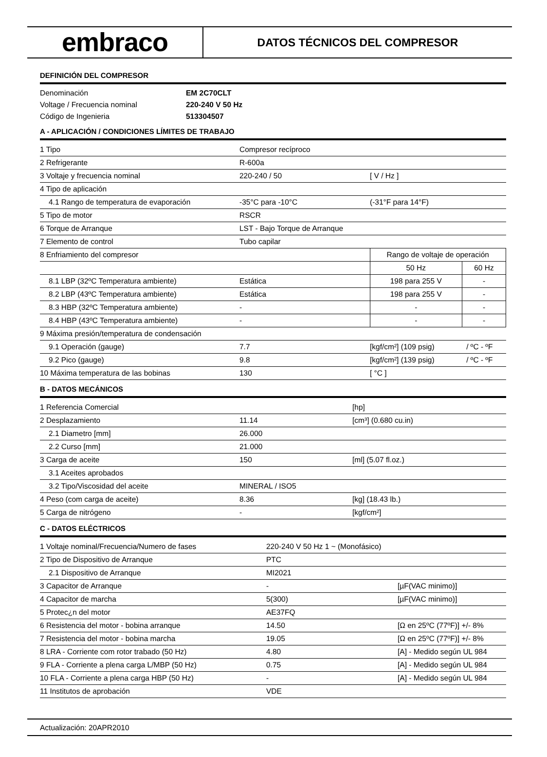embraco
DATOS TÉCNICOS DEL COMPRESOR
DEFINICIÓN DEL COMPRESOR
| Denominación | EM 2C70CLT |
| Voltage / Frecuencia nominal | 220-240 V 50 Hz |
| Código de Ingenieria | 513304507 |
A - APLICACIÓN / CONDICIONES LÍMITES DE TRABAJO
| 1 Tipo | Compresor recíproco | | |
| 2 Refrigerante | R-600a | | |
| 3 Voltaje y frecuencia nominal | 220-240 / 50 | [ V / Hz ] | |
| 4 Tipo de aplicación | | | |
| 4.1 Rango de temperatura de evaporación | -35°C para -10°C | (-31°F para 14°F) | |
| 5 Tipo de motor | RSCR | | |
| 6 Torque de Arranque | LST - Bajo Torque de Arranque | | |
| 7 Elemento de control | Tubo capilar | | |
| 8 Enfriamiento del compresor | | Rango de voltaje de operación | |
| | | 50 Hz | 60 Hz |
| 8.1 LBP (32ºC Temperatura ambiente) | Estática | 198 para 255 V | - |
| 8.2 LBP (43ºC Temperatura ambiente) | Estática | 198 para 255 V | - |
| 8.3 HBP (32ºC Temperatura ambiente) | - | - | - |
| 8.4 HBP (43ºC Temperatura ambiente) | - | - | - |
| 9 Máxima presión/temperatura de condensación | | | |
| 9.1 Operación (gauge) | 7.7 | [kgf/cm²] (109 psig) | / ºC - ºF |
| 9.2 Pico (gauge) | 9.8 | [kgf/cm²] (139 psig) | / ºC - ºF |
| 10 Máxima temperatura de las bobinas | 130 | [ °C ] | |
B - DATOS MECÁNICOS
| 1 Referencia Comercial | | [hp] |
| 2 Desplazamiento | 11.14 | [cm³] (0.680 cu.in) |
| 2.1 Diametro [mm] | 26.000 | |
| 2.2 Curso [mm] | 21.000 | |
| 3 Carga de aceite | 150 | [ml] (5.07 fl.oz.) |
| 3.1 Aceites aprobados | | |
| 3.2 Tipo/Viscosidad del aceite | MINERAL / ISO5 | |
| 4 Peso (com carga de aceite) | 8.36 | [kg] (18.43 lb.) |
| 5 Carga de nitrógeno | - | [kgf/cm²] |
C - DATOS ELÉCTRICOS
| 1 Voltaje nominal/Frecuencia/Numero de fases | 220-240 V 50 Hz 1 ~ (Monofásico) | |
| 2 Tipo de Dispositivo de Arranque | PTC | |
| 2.1 Dispositivo de Arranque | MI2021 | |
| 3 Capacitor de Arranque | - | [µF(VAC minimo)] |
| 4 Capacitor de marcha | 5(300) | [µF(VAC minimo)] |
| 5 Protec¿n del motor | AE37FQ | |
| 6 Resistencia del motor - bobina arranque | 14.50 | [Ω en 25ºC (77ºF)] +/- 8% |
| 7 Resistencia del motor - bobina marcha | 19.05 | [Ω en 25ºC (77ºF)] +/- 8% |
| 8 LRA - Corriente com rotor trabado (50 Hz) | 4.80 | [A] - Medido según UL 984 |
| 9 FLA - Corriente a plena carga L/MBP (50 Hz) | 0.75 | [A] - Medido según UL 984 |
| 10 FLA - Corriente a plena carga HBP (50 Hz) | - | [A] - Medido según UL 984 |
| 11 Institutos de aprobación | VDE | |
Actualización: 20APR2010